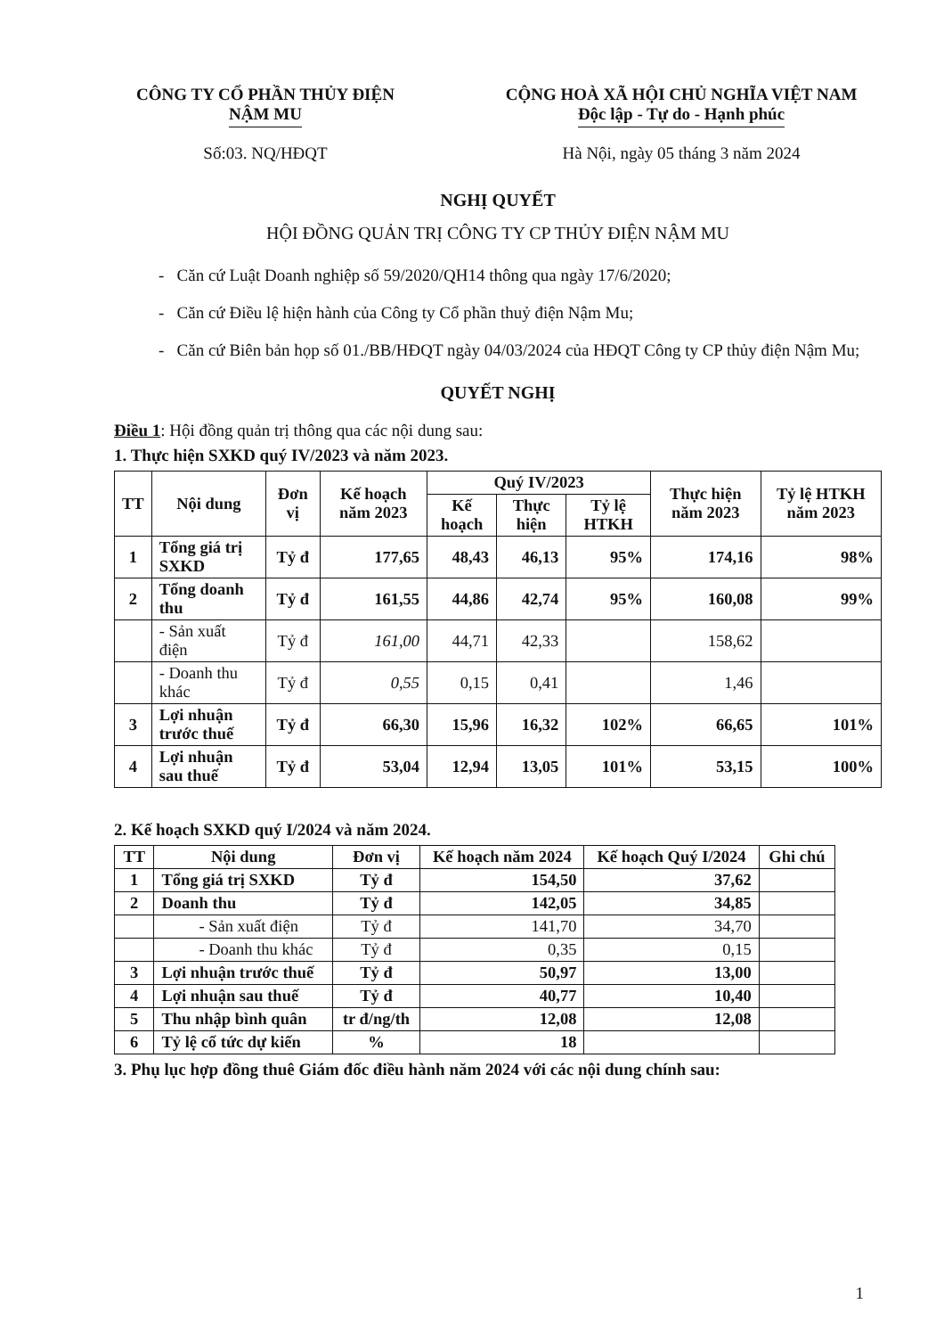CÔNG TY CỔ PHẦN THỦY ĐIỆN
NẬM MU
Số:03. NQ/HĐQT
CỘNG HOÀ XÃ HỘI CHỦ NGHĨA VIỆT NAM
Độc lập - Tự do - Hạnh phúc
Hà Nội, ngày 05 tháng 3 năm 2024
NGHỊ QUYẾT
HỘI ĐỒNG QUẢN TRỊ CÔNG TY CP THỦY ĐIỆN NẬM MU
- Căn cứ Luật Doanh nghiệp số 59/2020/QH14 thông qua ngày 17/6/2020;
- Căn cứ Điều lệ hiện hành của Công ty Cổ phần thuỷ điện Nậm Mu;
- Căn cứ Biên bản họp số 01./BB/HĐQT ngày 04/03/2024 của HĐQT Công ty CP thủy điện Nậm Mu;
QUYẾT NGHỊ
Điều 1: Hội đồng quản trị thông qua các nội dung sau:
1. Thực hiện SXKD quý IV/2023 và năm 2023.
| TT | Nội dung | Đơn vị | Kế hoạch năm 2023 | Quý IV/2023 | | | Thực hiện năm 2023 | Tỷ lệ HTKH năm 2023 |
| --- | --- | --- | --- | --- | --- | --- | --- | --- |
| | | | | Kế hoạch | Thực hiện | Tỷ lệ HTKH | | |
| 1 | Tổng giá trị SXKD | Tỷ đ | 177,65 | 48,43 | 46,13 | 95% | 174,16 | 98% |
| 2 | Tổng doanh thu | Tỷ đ | 161,55 | 44,86 | 42,74 | 95% | 160,08 | 99% |
| | - Sản xuất điện | Tỷ đ | 161,00 | 44,71 | 42,33 | | 158,62 | |
| | - Doanh thu khác | Tỷ đ | 0,55 | 0,15 | 0,41 | | 1,46 | |
| 3 | Lợi nhuận trước thuế | Tỷ đ | 66,30 | 15,96 | 16,32 | 102% | 66,65 | 101% |
| 4 | Lợi nhuận sau thuế | Tỷ đ | 53,04 | 12,94 | 13,05 | 101% | 53,15 | 100% |
2. Kế hoạch SXKD quý I/2024 và năm 2024.
| TT | Nội dung | Đơn vị | Kế hoạch năm 2024 | Kế hoạch Quý I/2024 | Ghi chú |
| --- | --- | --- | --- | --- | --- |
| 1 | Tổng giá trị SXKD | Tỷ đ | 154,50 | 37,62 | |
| 2 | Doanh thu | Tỷ đ | 142,05 | 34,85 | |
| | - Sản xuất điện | Tỷ đ | 141,70 | 34,70 | |
| | - Doanh thu khác | Tỷ đ | 0,35 | 0,15 | |
| 3 | Lợi nhuận trước thuế | Tỷ đ | 50,97 | 13,00 | |
| 4 | Lợi nhuận sau thuế | Tỷ đ | 40,77 | 10,40 | |
| 5 | Thu nhập bình quân | tr đ/ng/th | 12,08 | 12,08 | |
| 6 | Tỷ lệ cổ tức dự kiến | % | 18 | | |
3. Phụ lục hợp đồng thuê Giám đốc điều hành năm 2024 với các nội dung chính sau:
1